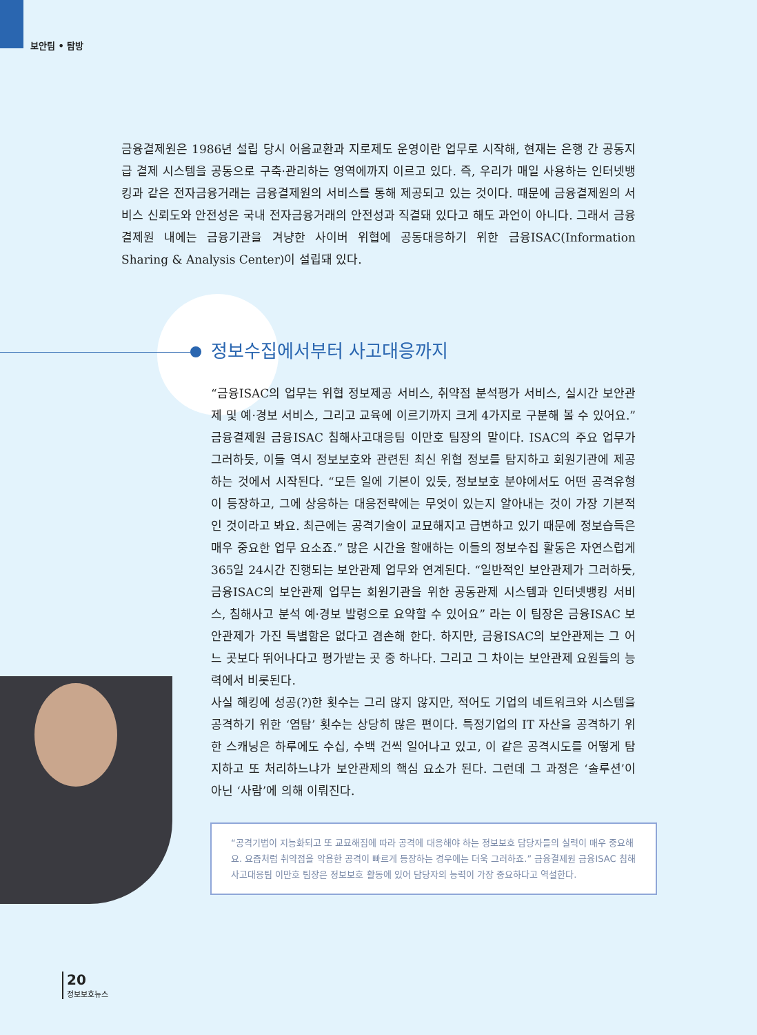보안팀 • 탐방
금융결제원은 1986년 설립 당시 어음교환과 지로제도 운영이란 업무로 시작해, 현재는 은행 간 공동지급 결제 시스템을 공동으로 구축·관리하는 영역에까지 이르고 있다. 즉, 우리가 매일 사용하는 인터넷뱅킹과 같은 전자금융거래는 금융결제원의 서비스를 통해 제공되고 있는 것이다. 때문에 금융결제원의 서비스 신뢰도와 안전성은 국내 전자금융거래의 안전성과 직결돼 있다고 해도 과언이 아니다. 그래서 금융결제원 내에는 금융기관을 겨냥한 사이버 위협에 공동대응하기 위한 금융ISAC(Information Sharing & Analysis Center)이 설립돼 있다.
정보수집에서부터 사고대응까지
“금융ISAC의 업무는 위협 정보제공 서비스, 취약점 분석평가 서비스, 실시간 보안관제 및 예·경보 서비스, 그리고 교육에 이르기까지 크게 4가지로 구분해 볼 수 있어요.” 금융결제원 금융ISAC 침해사고대응팀 이만호 팀장의 말이다. ISAC의 주요 업무가 그러하듯, 이들 역시 정보보호와 관련된 최신 위협 정보를 탐지하고 회원기관에 제공하는 것에서 시작된다. “모든 일에 기본이 있듯, 정보보호 분야에서도 어떤 공격유형이 등장하고, 그에 상응하는 대응전략에는 무엇이 있는지 알아내는 것이 가장 기본적인 것이라고 봐요. 최근에는 공격기술이 교묘해지고 급변하고 있기 때문에 정보습득은 매우 중요한 업무 요소죠.” 많은 시간을 할애하는 이들의 정보수집 활동은 자연스럽게 365일 24시간 진행되는 보안관제 업무와 연계된다. “일반적인 보안관제가 그러하듯, 금융ISAC의 보안관제 업무는 회원기관을 위한 공동관제 시스템과 인터넷뱅킹 서비스, 침해사고 분석 예·경보 발령으로 요약할 수 있어요” 라는 이 팀장은 금융ISAC 보안관제가 가진 특별함은 없다고 겸손해 한다. 하지만, 금융ISAC의 보안관제는 그 어느 곳보다 뛰어나다고 평가받는 곳 중 하나다. 그리고 그 차이는 보안관제 요원들의 능력에서 비롯된다.
사실 해킹에 성공(?)한 횟수는 그리 많지 않지만, 적어도 기업의 네트워크와 시스템을 공격하기 위한 ‘염탐’ 횟수는 상당히 많은 편이다. 특정기업의 IT 자산을 공격하기 위한 스캐닝은 하루에도 수십, 수백 건씩 일어나고 있고, 이 같은 공격시도를 어떻게 탐지하고 또 처리하느냐가 보안관제의 핵심 요소가 된다. 그런데 그 과정은 ‘솔루션’이 아닌 ‘사람’에 의해 이뤄진다.
“공격기법이 지능화되고 또 교묘해짐에 따라 공격에 대응해야 하는 정보보호 담당자들의 실력이 매우 중요해요. 요즘처럼 취약점을 악용한 공격이 빠르게 등장하는 경우에는 더욱 그러하죠.” 금융결제원 금융ISAC 침해사고대응팀 이만호 팀장은 정보보호 활동에 있어 담당자의 능력이 가장 중요하다고 역설한다.
20
정보보호뉴스